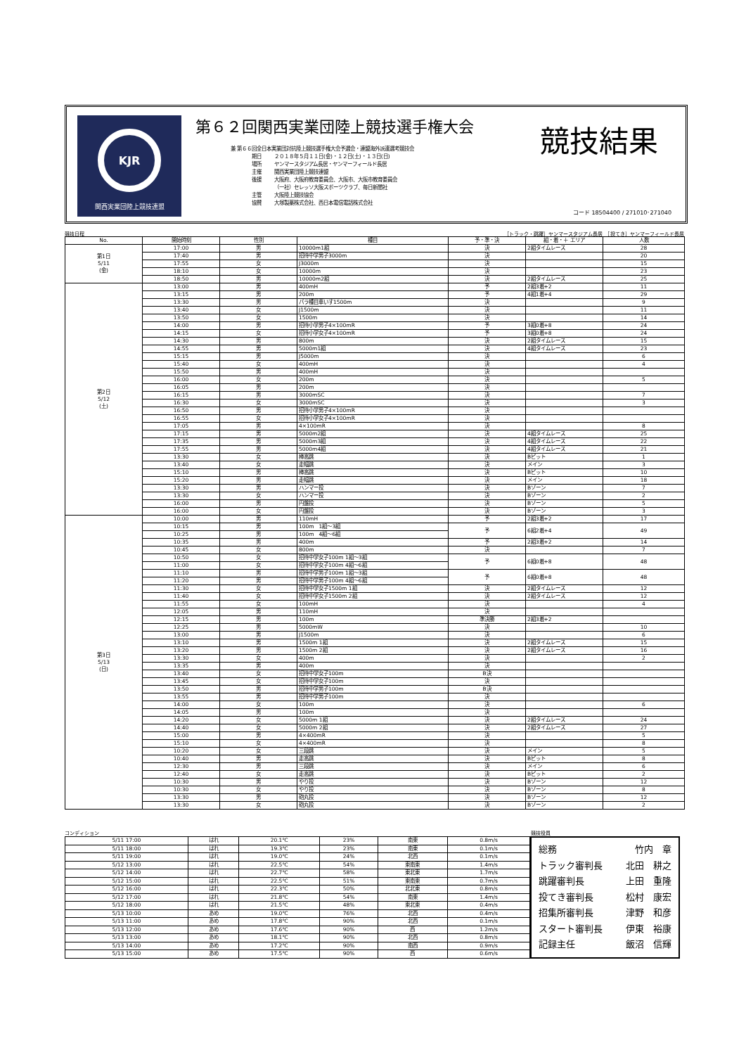KJR
関西実業団陸上競技連盟
第６２回関西実業団陸上競技選手権大会
兼 第６６回全日本実業団対抗陸上競技選手権大会予選会・連盟海外派遣選考競技会
| 期日 | ２０１８年５月１１日(金)・１２日(土)・１３日(日) |
| 場所 | ヤンマースタジアム長居・ヤンマーフィールド長居 |
| 主催 | 関西実業団陸上競技連盟 |
| 後援 | 大阪府、大阪府教育委員会、大阪市、大阪市教育委員会 （一社）セレッソ大阪スポーツクラブ、毎日新聞社 |
| 主管 | 大阪陸上競技協会 |
| 協賛 | 大塚製薬株式会社、西日本電信電話株式会社 |
競技結果
コード 18504400 / 271010･271040
競技日程
［トラック・跳躍］ヤンマースタジアム長居　［投てき］ヤンマーフィールド長居
| No. | 開始時刻 | 性別 | 種目 | 予・準・決 | 組・着・＋ エリア | 人数 |
| --- | --- | --- | --- | --- | --- | --- |
| 第1日 5/11 (金) | 17:00 | 男 | 10000m1組 | 決 | 2組タイムレース | 28 |
| | 17:40 | 男 | 招待中学男子3000m | 決 | | 20 |
| | 17:55 | 女 | J3000m | 決 | | 15 |
| | 18:10 | 女 | 10000m | 決 | | 23 |
| | 18:50 | 男 | 10000m2組 | 決 | 2組タイムレース | 25 |
| 第2日 5/12 (土) | 13:00 | 男 | 400mH | 予 | 2組3着+2 | 11 |
| | 13:15 | 男 | 200m | 予 | 4組1着+4 | 29 |
| | 13:30 | 男 | パラ種目車いす1500m | 決 | | 9 |
| | 13:40 | 女 | J1500m | 決 | | 11 |
| | 13:50 | 女 | 1500m | 決 | | 14 |
| | 14:00 | 男 | 招待小学男子4×100mR | 予 | 3組0着+8 | 24 |
| | 14:15 | 女 | 招待小学女子4×100mR | 予 | 3組0着+8 | 24 |
| | 14:30 | 男 | 800m | 決 | 2組タイムレース | 15 |
| | 14:55 | 男 | 5000m1組 | 決 | 4組タイムレース | 23 |
| | 15:15 | 男 | J5000m | 決 | | 6 |
| | 15:40 | 女 | 400mH | 決 | | 4 |
| | 15:50 | 男 | 400mH | 決 | | |
| | 16:00 | 女 | 200m | 決 | | 5 |
| | 16:05 | 男 | 200m | 決 | | |
| | 16:15 | 男 | 3000mSC | 決 | | 7 |
| | 16:30 | 女 | 3000mSC | 決 | | 3 |
| | 16:50 | 男 | 招待小学男子4×100mR | 決 | | |
| | 16:55 | 女 | 招待小学女子4×100mR | 決 | | |
| | 17:05 | 男 | 4×100mR | 決 | | 8 |
| | 17:15 | 男 | 5000m2組 | 決 | 4組タイムレース | 25 |
| | 17:35 | 男 | 5000m3組 | 決 | 4組タイムレース | 22 |
| | 17:55 | 男 | 5000m4組 | 決 | 4組タイムレース | 21 |
| | 13:30 | 女 | 棒高跳 | 決 | Bピット | 1 |
| | 13:40 | 女 | 走幅跳 | 決 | メイン | 3 |
| | 15:10 | 男 | 棒高跳 | 決 | Bピット | 10 |
| | 15:20 | 男 | 走幅跳 | 決 | メイン | 18 |
| | 13:30 | 男 | ハンマー投 | 決 | Bゾーン | 7 |
| | 13:30 | 女 | ハンマー投 | 決 | Bゾーン | 2 |
| | 16:00 | 男 | 円盤投 | 決 | Bゾーン | 5 |
| | 16:00 | 女 | 円盤投 | 決 | Bゾーン | 3 |
| 第3日 5/13 (日) | 10:00 | 男 | 110mH | 予 | 2組3着+2 | 17 |
| | 10:15 | 男 | 100m 1組～3組 | 予 | 6組2着+4 | 49 |
| | 10:25 | 男 | 100m 4組～6組 | | | |
| | 10:35 | 男 | 400m | 予 | 2組3着+2 | 14 |
| | 10:45 | 女 | 800m | 決 | | 7 |
| | 10:50 | 女 | 招待中学女子100m 1組～3組 | 予 | 6組0着+8 | 48 |
| | 11:00 | 女 | 招待中学女子100m 4組～6組 | | | |
| | 11:10 | 男 | 招待中学男子100m 1組～3組 | 予 | 6組0着+8 | 48 |
| | 11:20 | 男 | 招待中学男子100m 4組～6組 | | | |
| | 11:30 | 女 | 招待中学女子1500m 1組 | 決 | 2組タイムレース | 12 |
| | 11:40 | 女 | 招待中学女子1500m 2組 | 決 | 2組タイムレース | 12 |
| | 11:55 | 女 | 100mH | 決 | | 4 |
| | 12:05 | 男 | 110mH | 決 | | |
| | 12:15 | 男 | 100m | 準決勝 | 2組3着+2 | |
| | 12:25 | 男 | 5000mW | 決 | | 10 |
| | 13:00 | 男 | J1500m | 決 | | 6 |
| | 13:10 | 男 | 1500m 1組 | 決 | 2組タイムレース | 15 |
| | 13:20 | 男 | 1500m 2組 | 決 | 2組タイムレース | 16 |
| | 13:30 | 女 | 400m | 決 | | 2 |
| | 13:35 | 男 | 400m | 決 | | |
| | 13:40 | 女 | 招待中学女子100m | B決 | | |
| | 13:45 | 女 | 招待中学女子100m | 決 | | |
| | 13:50 | 男 | 招待中学男子100m | B決 | | |
| | 13:55 | 男 | 招待中学男子100m | 決 | | |
| | 14:00 | 女 | 100m | 決 | | 6 |
| | 14:05 | 男 | 100m | 決 | | |
| | 14:20 | 女 | 5000m 1組 | 決 | 2組タイムレース | 24 |
| | 14:40 | 女 | 5000m 2組 | 決 | 2組タイムレース | 27 |
| | 15:00 | 男 | 4×400mR | 決 | | 5 |
| | 15:10 | 女 | 4×400mR | 決 | | 8 |
| | 10:20 | 女 | 三段跳 | 決 | メイン | 5 |
| | 10:40 | 男 | 走高跳 | 決 | Bピット | 8 |
| | 12:30 | 男 | 三段跳 | 決 | メイン | 6 |
| | 12:40 | 女 | 走高跳 | 決 | Bピット | 2 |
| | 10:30 | 男 | やり投 | 決 | Bゾーン | 12 |
| | 10:30 | 女 | やり投 | 決 | Bゾーン | 8 |
| | 13:30 | 男 | 砲丸投 | 決 | Bゾーン | 12 |
| | 13:30 | 女 | 砲丸投 | 決 | Bゾーン | 2 |
コンディション 競技役員
| 5/11 17:00 | はれ | 20.1℃ | 23% | 南東 | 0.8m/s |
| 5/11 18:00 | はれ | 19.3℃ | 23% | 南東 | 0.1m/s |
| 5/11 19:00 | はれ | 19.0℃ | 24% | 北西 | 0.1m/s |
| 5/12 13:00 | はれ | 22.5℃ | 54% | 東南東 | 1.4m/s |
| 5/12 14:00 | はれ | 22.7℃ | 58% | 東北東 | 1.7m/s |
| 5/12 15:00 | はれ | 22.5℃ | 51% | 東南東 | 0.7m/s |
| 5/12 16:00 | はれ | 22.3℃ | 50% | 北北東 | 0.8m/s |
| 5/12 17:00 | はれ | 21.8℃ | 54% | 南東 | 1.4m/s |
| 5/12 18:00 | はれ | 21.5℃ | 48% | 東北東 | 0.4m/s |
| 5/13 10:00 | あめ | 19.0℃ | 76% | 北西 | 0.4m/s |
| 5/13 11:00 | あめ | 17.8℃ | 90% | 北西 | 0.1m/s |
| 5/13 12:00 | あめ | 17.6℃ | 90% | 西 | 1.2m/s |
| 5/13 13:00 | あめ | 18.1℃ | 90% | 北西 | 0.8m/s |
| 5/13 14:00 | あめ | 17.2℃ | 90% | 南西 | 0.9m/s |
| 5/13 15:00 | あめ | 17.5℃ | 90% | 西 | 0.6m/s |
総務 竹内　章
トラック審判長 北田　耕之
跳躍審判長 上田　重隆
投てき審判長 松村　康宏
招集所審判長 津野　和彦
スタート審判長 伊東　裕康
記録主任 飯沼　信輝